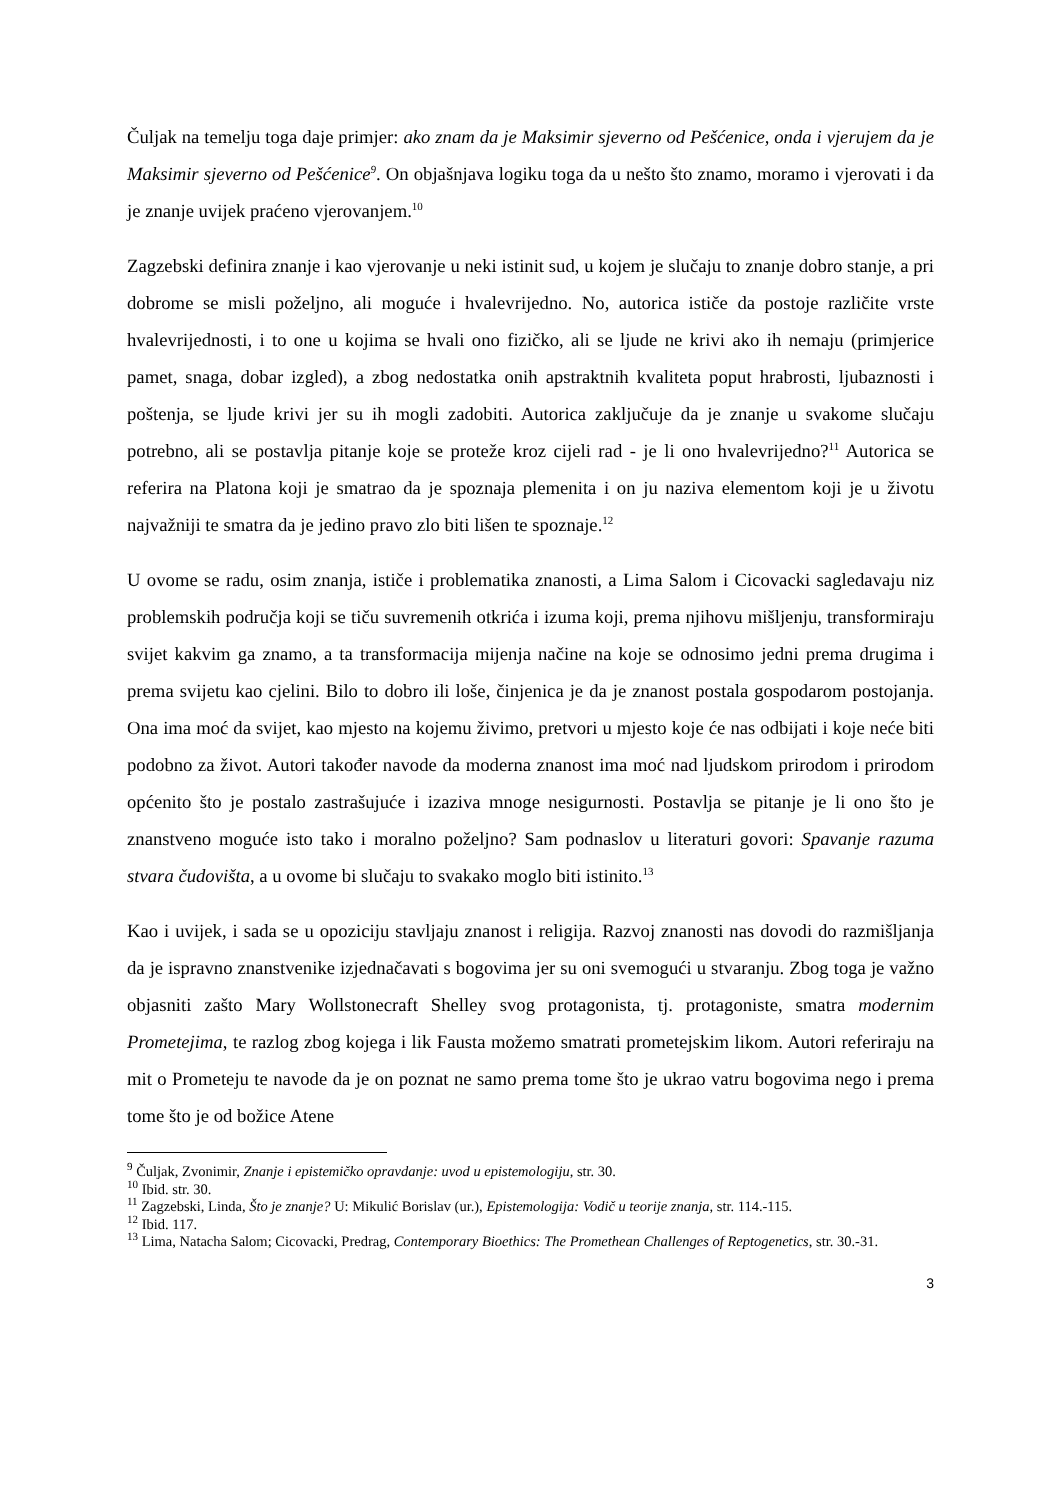Čuljak na temelju toga daje primjer: ako znam da je Maksimir sjeverno od Pešćenice, onda i vjerujem da je Maksimir sjeverno od Pešćenice<sup>9</sup>. On objašnjava logiku toga da u nešto što znamo, moramo i vjerovati i da je znanje uvijek praćeno vjerovanjem.<sup>10</sup>
Zagzebski definira znanje i kao vjerovanje u neki istinit sud, u kojem je slučaju to znanje dobro stanje, a pri dobrome se misli poželjno, ali moguće i hvalevrijedno. No, autorica ističe da postoje različite vrste hvalevrijednosti, i to one u kojima se hvali ono fizičko, ali se ljude ne krivi ako ih nemaju (primjerice pamet, snaga, dobar izgled), a zbog nedostatka onih apstraktnih kvaliteta poput hrabrosti, ljubaznosti i poštenja, se ljude krivi jer su ih mogli zadobiti. Autorica zaključuje da je znanje u svakome slučaju potrebno, ali se postavlja pitanje koje se proteže kroz cijeli rad - je li ono hvalevrijedno?<sup>11</sup> Autorica se referira na Platona koji je smatrao da je spoznaja plemenita i on ju naziva elementom koji je u životu najvažniji te smatra da je jedino pravo zlo biti lišen te spoznaje.<sup>12</sup>
U ovome se radu, osim znanja, ističe i problematika znanosti, a Lima Salom i Cicovacki sagledavaju niz problemskih područja koji se tiču suvremenih otkrića i izuma koji, prema njihovu mišljenju, transformiraju svijet kakvim ga znamo, a ta transformacija mijenja načine na koje se odnosimo jedni prema drugima i prema svijetu kao cjelini. Bilo to dobro ili loše, činjenica je da je znanost postala gospodarom postojanja. Ona ima moć da svijet, kao mjesto na kojemu živimo, pretvori u mjesto koje će nas odbijati i koje neće biti podobno za život. Autori također navode da moderna znanost ima moć nad ljudskom prirodom i prirodom općenito što je postalo zastrašujuće i izaziva mnoge nesigurnosti. Postavlja se pitanje je li ono što je znanstveno moguće isto tako i moralno poželjno? Sam podnaslov u literaturi govori: Spavanje razuma stvara čudovišta, a u ovome bi slučaju to svakako moglo biti istinito.<sup>13</sup>
Kao i uvijek, i sada se u opoziciju stavljaju znanost i religija. Razvoj znanosti nas dovodi do razmišljanja da je ispravno znanstvenike izjednačavati s bogovima jer su oni svemogući u stvaranju. Zbog toga je važno objasniti zašto Mary Wollstonecraft Shelley svog protagonista, tj. protagoniste, smatra modernim Prometejima, te razlog zbog kojega i lik Fausta možemo smatrati prometejskim likom. Autori referiraju na mit o Prometeju te navode da je on poznat ne samo prema tome što je ukrao vatru bogovima nego i prema tome što je od božice Atene
<sup>9</sup> Čuljak, Zvonimir, Znanje i epistemičko opravdanje: uvod u epistemologiju, str. 30.
<sup>10</sup> Ibid. str. 30.
<sup>11</sup> Zagzebski, Linda, Što je znanje? U: Mikulić Borislav (ur.), Epistemologija: Vodič u teorije znanja, str. 114.-115.
<sup>12</sup> Ibid. 117.
<sup>13</sup> Lima, Natacha Salom; Cicovacki, Predrag, Contemporary Bioethics: The Promethean Challenges of Reptogenetics, str. 30.-31.
3